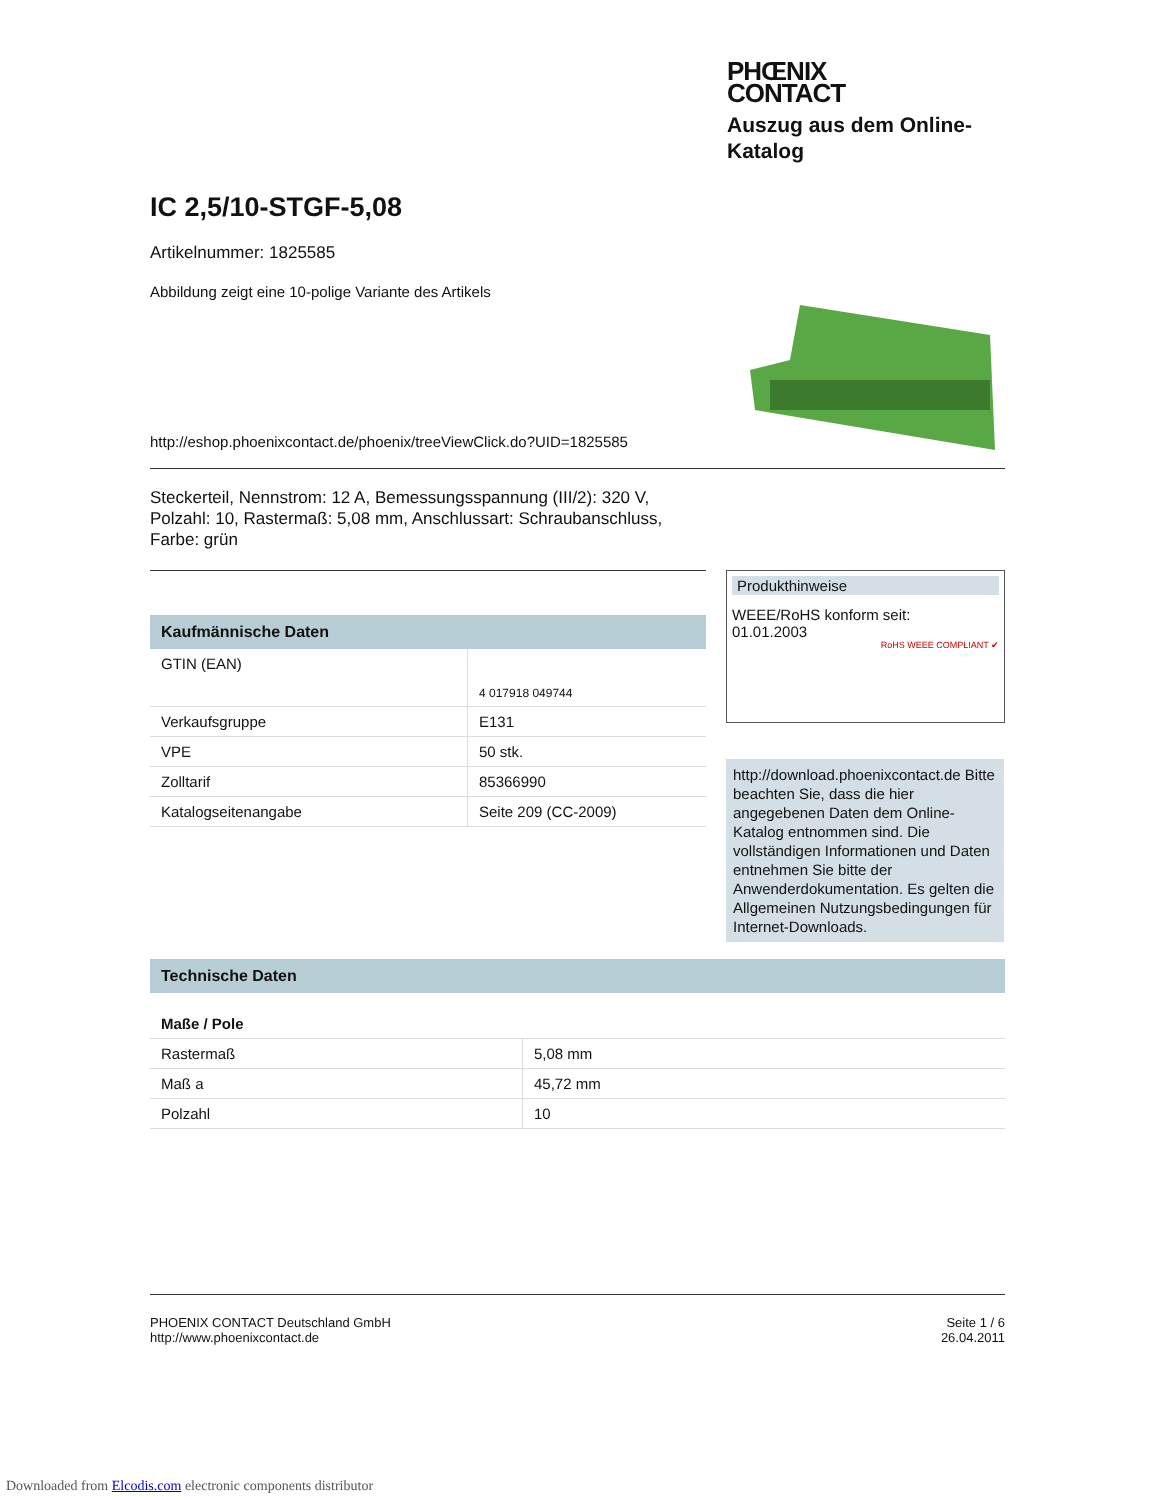PHŒNIX
CONTACT
Auszug aus dem Online-
Katalog
IC 2,5/10-STGF-5,08
Artikelnummer: 1825585
Abbildung zeigt eine 10-polige Variante des Artikels
http://eshop.phoenixcontact.de/phoenix/treeViewClick.do?UID=1825585
Steckerteil, Nennstrom: 12 A, Bemessungsspannung (III/2): 320 V, Polzahl: 10, Rastermaß: 5,08 mm, Anschlussart: Schraubanschluss, Farbe: grün
Kaufmännische Daten
| GTIN (EAN) | 4 017918 049744 |
| Verkaufsgruppe | E131 |
| VPE | 50 stk. |
| Zolltarif | 85366990 |
| Katalogseitenangabe | Seite 209 (CC-2009) |
Produkthinweise
WEEE/RoHS konform seit:
01.01.2003
RoHS WEEE COMPLIANT ✔
http://download.phoenixcontact.de Bitte beachten Sie, dass die hier angegebenen Daten dem Online-Katalog entnommen sind. Die vollständigen Informationen und Daten entnehmen Sie bitte der Anwenderdokumentation. Es gelten die Allgemeinen Nutzungsbedingungen für Internet-Downloads.
Technische Daten
Maße / Pole
| Rastermaß | 5,08 mm |
| Maß a | 45,72 mm |
| Polzahl | 10 |
PHOENIX CONTACT Deutschland GmbH
http://www.phoenixcontact.de
Seite 1 / 6
26.04.2011
Downloaded from Elcodis.com electronic components distributor